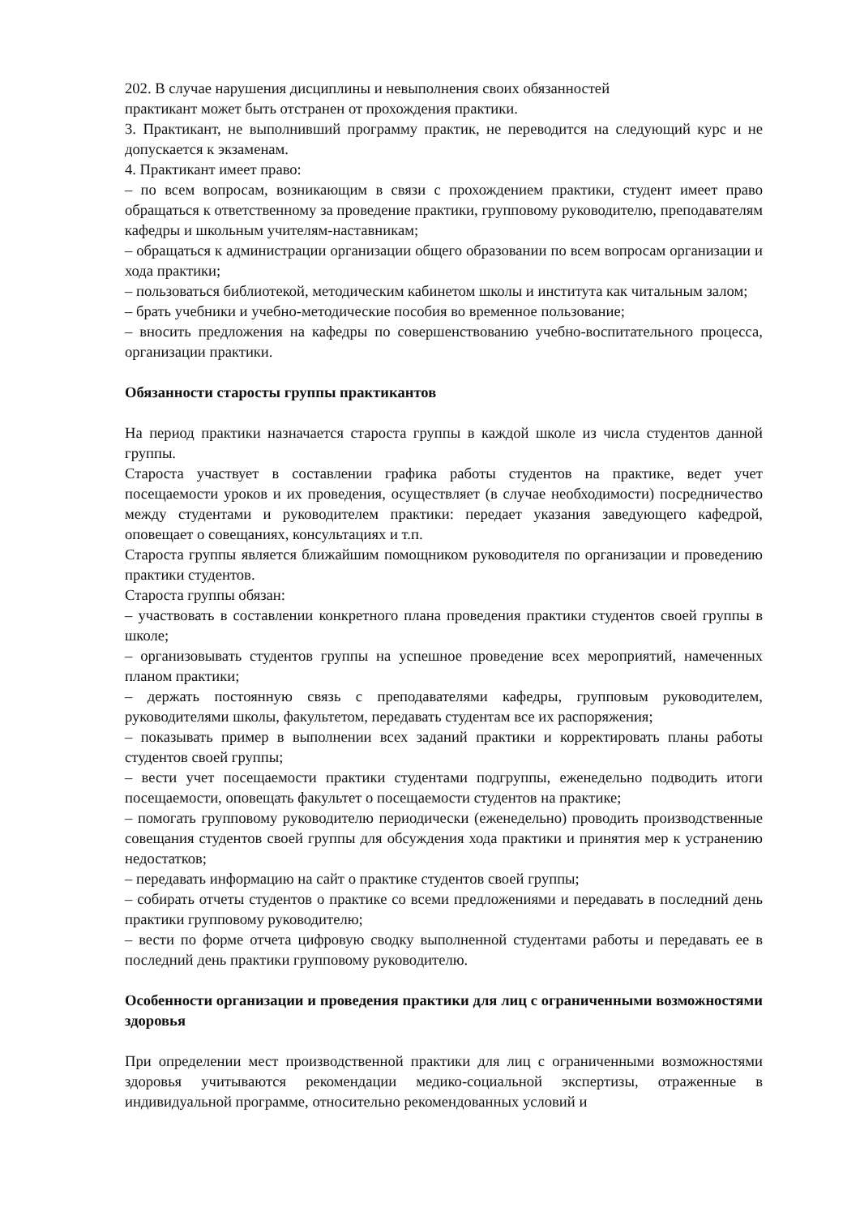202. В случае нарушения дисциплины и невыполнения своих обязанностей
практикант может быть отстранен от прохождения практики.
3. Практикант, не выполнивший программу практик, не переводится на следующий курс и не допускается к экзаменам.
4. Практикант имеет право:
– по всем вопросам, возникающим в связи с прохождением практики, студент имеет право обращаться к ответственному за проведение практики, групповому руководителю, преподавателям кафедры и школьным учителям-наставникам;
– обращаться к администрации организации общего образовании по всем вопросам организации и хода практики;
– пользоваться библиотекой, методическим кабинетом школы и института как читальным залом;
– брать учебники и учебно-методические пособия во временное пользование;
– вносить предложения на кафедры по совершенствованию учебно-воспитательного процесса, организации практики.
Обязанности старосты группы практикантов
На период практики назначается староста группы в каждой школе из числа студентов данной группы.
Староста участвует в составлении графика работы студентов на практике, ведет учет посещаемости уроков и их проведения, осуществляет (в случае необходимости) посредничество между студентами и руководителем практики: передает указания заведующего кафедрой, оповещает о совещаниях, консультациях и т.п.
Староста группы является ближайшим помощником руководителя по организации и проведению практики студентов.
Староста группы обязан:
– участвовать в составлении конкретного плана проведения практики студентов своей группы в школе;
– организовывать студентов группы на успешное проведение всех мероприятий, намеченных планом практики;
– держать постоянную связь с преподавателями кафедры, групповым руководителем, руководителями школы, факультетом, передавать студентам все их распоряжения;
– показывать пример в выполнении всех заданий практики и корректировать планы работы студентов своей группы;
– вести учет посещаемости практики студентами подгруппы, еженедельно подводить итоги посещаемости, оповещать факультет о посещаемости студентов на практике;
– помогать групповому руководителю периодически (еженедельно) проводить производственные совещания студентов своей группы для обсуждения хода практики и принятия мер к устранению недостатков;
– передавать информацию на сайт о практике студентов своей группы;
– собирать отчеты студентов о практике со всеми предложениями и передавать в последний день практики групповому руководителю;
– вести по форме отчета цифровую сводку выполненной студентами работы и передавать ее в последний день практики групповому руководителю.
Особенности организации и проведения практики для лиц с ограниченными возможностями здоровья
При определении мест производственной практики для лиц с ограниченными возможностями здоровья учитываются рекомендации медико-социальной экспертизы, отраженные в индивидуальной программе, относительно рекомендованных условий и